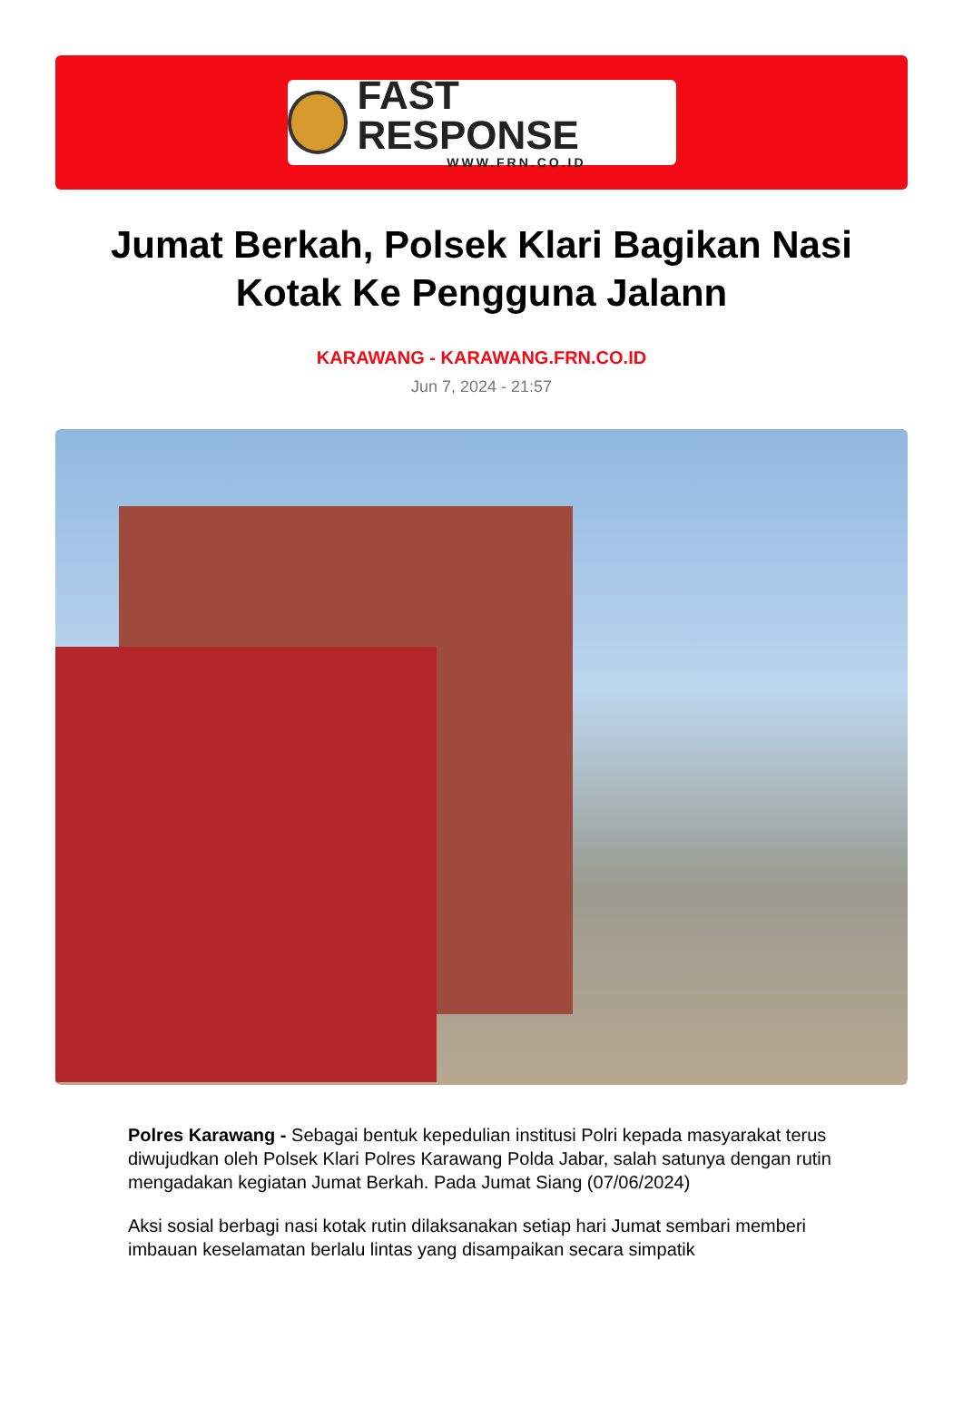FAST RESPONSE
WWW.FRN.CO.ID
Jumat Berkah, Polsek Klari Bagikan Nasi Kotak Ke Pengguna Jalann
KARAWANG - KARAWANG.FRN.CO.ID
Jun 7, 2024 - 21:57
Polres Karawang - Sebagai bentuk kepedulian institusi Polri kepada masyarakat terus diwujudkan oleh Polsek Klari Polres Karawang Polda Jabar, salah satunya dengan rutin mengadakan kegiatan Jumat Berkah. Pada Jumat Siang (07/06/2024)
Aksi sosial berbagi nasi kotak rutin dilaksanakan setiap hari Jumat sembari memberi imbauan keselamatan berlalu lintas yang disampaikan secara simpatik